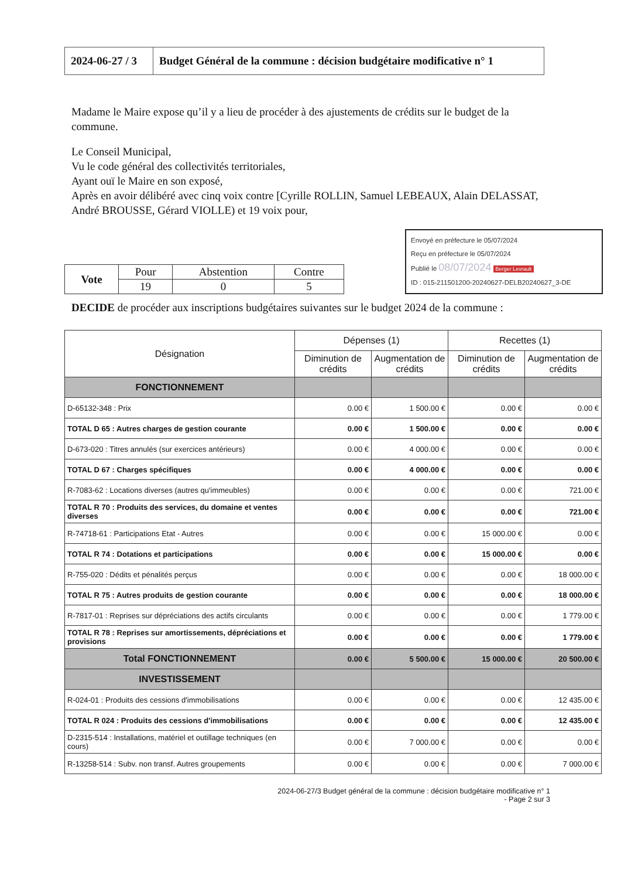| 2024-06-27 / 3 | Budget Général de la commune : décision budgétaire modificative n° 1 |
Madame le Maire expose qu’il y a lieu de procéder à des ajustements de crédits sur le budget de la commune.
Le Conseil Municipal,
Vu le code général des collectivités territoriales,
Ayant ouï le Maire en son exposé,
Après en avoir délibéré avec cinq voix contre [Cyrille ROLLIN, Samuel LEBEAUX, Alain DELASSAT, André BROUSSE, Gérard VIOLLE) et 19 voix pour,
| Vote | Pour | Abstention | Contre |
| | 19 | 0 | 5 |
Envoyé en préfecture le 05/07/2024
Reçu en préfecture le 05/07/2024
Publié le 08/07/2024 Berger Levrault
ID : 015-211501200-20240627-DELB20240627_3-DE
DECIDE de procéder aux inscriptions budgétaires suivantes sur le budget 2024 de la commune :
| Désignation | Dépenses (1) | | Recettes (1) | |
| --- | --- | --- | --- | --- |
| | Diminution de crédits | Augmentation de crédits | Diminution de crédits | Augmentation de crédits |
| FONCTIONNEMENT | | | | |
| D-65132-348 : Prix | 0.00 € | 1 500.00 € | 0.00 € | 0.00 € |
| TOTAL D 65 : Autres charges de gestion courante | 0.00 € | 1 500.00 € | 0.00 € | 0.00 € |
| D-673-020 : Titres annulés (sur exercices antérieurs) | 0.00 € | 4 000.00 € | 0.00 € | 0.00 € |
| TOTAL D 67 : Charges spécifiques | 0.00 € | 4 000.00 € | 0.00 € | 0.00 € |
| R-7083-62 : Locations diverses (autres qu'immeubles) | 0.00 € | 0.00 € | 0.00 € | 721.00 € |
| TOTAL R 70 : Produits des services, du domaine et ventes diverses | 0.00 € | 0.00 € | 0.00 € | 721.00 € |
| R-74718-61 : Participations Etat - Autres | 0.00 € | 0.00 € | 15 000.00 € | 0.00 € |
| TOTAL R 74 : Dotations et participations | 0.00 € | 0.00 € | 15 000.00 € | 0.00 € |
| R-755-020 : Dédits et pénalités perçus | 0.00 € | 0.00 € | 0.00 € | 18 000.00 € |
| TOTAL R 75 : Autres produits de gestion courante | 0.00 € | 0.00 € | 0.00 € | 18 000.00 € |
| R-7817-01 : Reprises sur dépréciations des actifs circulants | 0.00 € | 0.00 € | 0.00 € | 1 779.00 € |
| TOTAL R 78 : Reprises sur amortissements, dépréciations et provisions | 0.00 € | 0.00 € | 0.00 € | 1 779.00 € |
| Total FONCTIONNEMENT | 0.00 € | 5 500.00 € | 15 000.00 € | 20 500.00 € |
| INVESTISSEMENT | | | | |
| R-024-01 : Produits des cessions d'immobilisations | 0.00 € | 0.00 € | 0.00 € | 12 435.00 € |
| TOTAL R 024 : Produits des cessions d'immobilisations | 0.00 € | 0.00 € | 0.00 € | 12 435.00 € |
| D-2315-514 : Installations, matériel et outillage techniques (en cours) | 0.00 € | 7 000.00 € | 0.00 € | 0.00 € |
| R-13258-514 : Subv. non transf. Autres groupements | 0.00 € | 0.00 € | 0.00 € | 7 000.00 € |
2024-06-27/3 Budget général de la commune : décision budgétaire modificative n° 1
- Page 2 sur 3